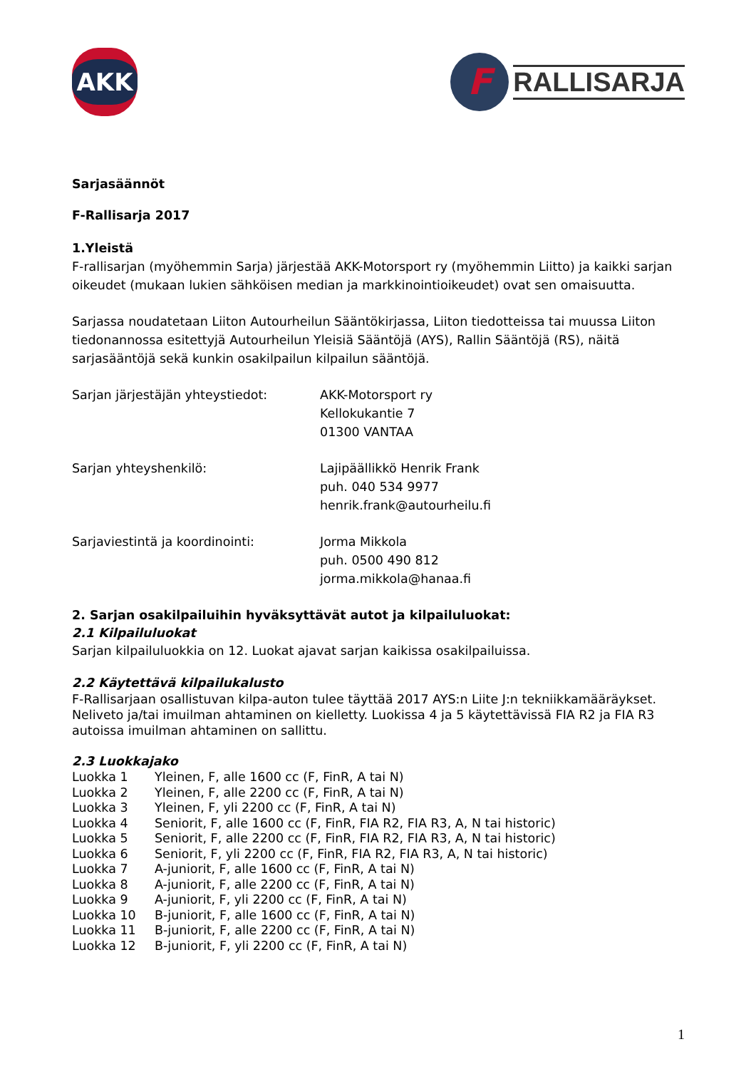AKK
F
RALLISARJA
Sarjasäännöt
F-Rallisarja 2017
1.Yleistä
F-rallisarjan (myöhemmin Sarja) järjestää AKK-Motorsport ry (myöhemmin Liitto) ja kaikki sarjan oikeudet (mukaan lukien sähköisen median ja markkinointioikeudet) ovat sen omaisuutta.
Sarjassa noudatetaan Liiton Autourheilun Sääntökirjassa, Liiton tiedotteissa tai muussa Liiton tiedonannossa esitettyjä Autourheilun Yleisiä Sääntöjä (AYS), Rallin Sääntöjä (RS), näitä sarjasääntöjä sekä kunkin osakilpailun kilpailun sääntöjä.
Sarjan järjestäjän yhteystiedot: AKK-Motorsport ry
Kellokukantie 7
01300 VANTAA
Sarjan yhteyshenkilö: Lajipäällikkö Henrik Frank
puh. 040 534 9977
henrik.frank@autourheilu.fi
Sarjaviestintä ja koordinointi: Jorma Mikkola
puh. 0500 490 812
jorma.mikkola@hanaa.fi
2. Sarjan osakilpailuihin hyväksyttävät autot ja kilpailuluokat:
2.1 Kilpailuluokat
Sarjan kilpailuluokkia on 12. Luokat ajavat sarjan kaikissa osakilpailuissa.
2.2 Käytettävä kilpailukalusto
F-Rallisarjaan osallistuvan kilpa-auton tulee täyttää 2017 AYS:n Liite J:n tekniikkamääräykset. Neliveto ja/tai imuilman ahtaminen on kielletty. Luokissa 4 ja 5 käytettävissä FIA R2 ja FIA R3 autoissa imuilman ahtaminen on sallittu.
2.3 Luokkajako
Luokka 1
Yleinen, F, alle 1600 cc (F, FinR, A tai N)
Luokka 2
Yleinen, F, alle 2200 cc (F, FinR, A tai N)
Luokka 3
Yleinen, F, yli 2200 cc (F, FinR, A tai N)
Luokka 4
Seniorit, F, alle 1600 cc (F, FinR, FIA R2, FIA R3, A, N tai historic)
Luokka 5
Seniorit, F, alle 2200 cc (F, FinR, FIA R2, FIA R3, A, N tai historic)
Luokka 6
Seniorit, F, yli 2200 cc (F, FinR, FIA R2, FIA R3, A, N tai historic)
Luokka 7
A-juniorit, F, alle 1600 cc (F, FinR, A tai N)
Luokka 8
A-juniorit, F, alle 2200 cc (F, FinR, A tai N)
Luokka 9
A-juniorit, F, yli 2200 cc (F, FinR, A tai N)
Luokka 10
B-juniorit, F, alle 1600 cc (F, FinR, A tai N)
Luokka 11
B-juniorit, F, alle 2200 cc (F, FinR, A tai N)
Luokka 12
B-juniorit, F, yli 2200 cc (F, FinR, A tai N)
1